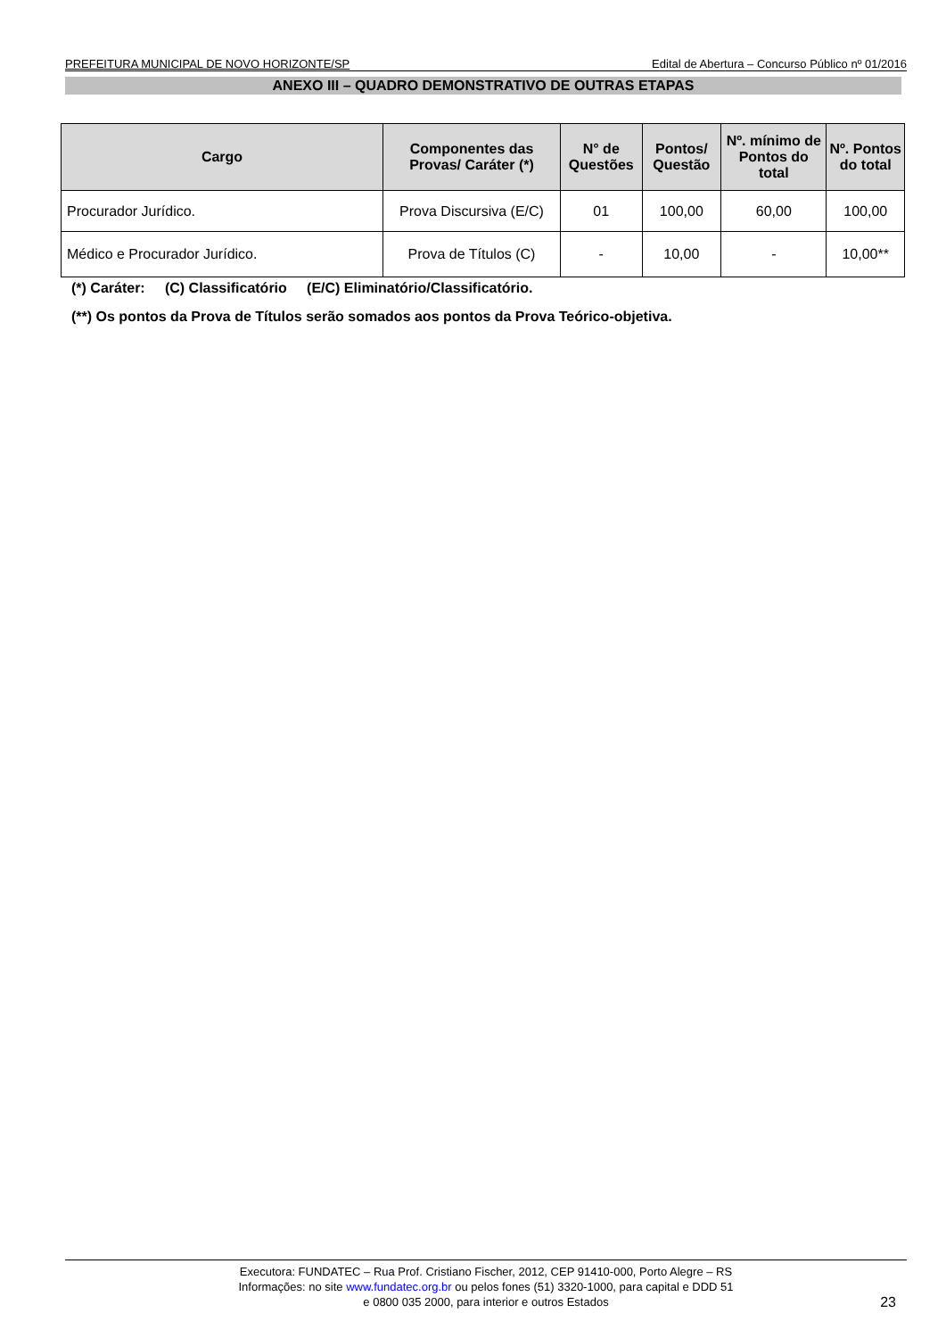PREFEITURA MUNICIPAL DE NOVO HORIZONTE/SP Edital de Abertura – Concurso Público nº 01/2016
ANEXO III – QUADRO DEMONSTRATIVO DE OUTRAS ETAPAS
| Cargo | Componentes das Provas/ Caráter (*) | N° de Questões | Pontos/ Questão | Nº. mínimo de Pontos do total | Nº. Pontos do total |
| --- | --- | --- | --- | --- | --- |
| Procurador Jurídico. | Prova Discursiva (E/C) | 01 | 100,00 | 60,00 | 100,00 |
| Médico e Procurador Jurídico. | Prova de Títulos (C) | - | 10,00 | - | 10,00** |
(*) Caráter: (C) Classificatório (E/C) Eliminatório/Classificatório.
(**) Os pontos da Prova de Títulos serão somados aos pontos da Prova Teórico-objetiva.
Executora: FUNDATEC – Rua Prof. Cristiano Fischer, 2012, CEP 91410-000, Porto Alegre – RS
Informações: no site www.fundatec.org.br ou pelos fones (51) 3320-1000, para capital e DDD 51
e 0800 035 2000, para interior e outros Estados
23